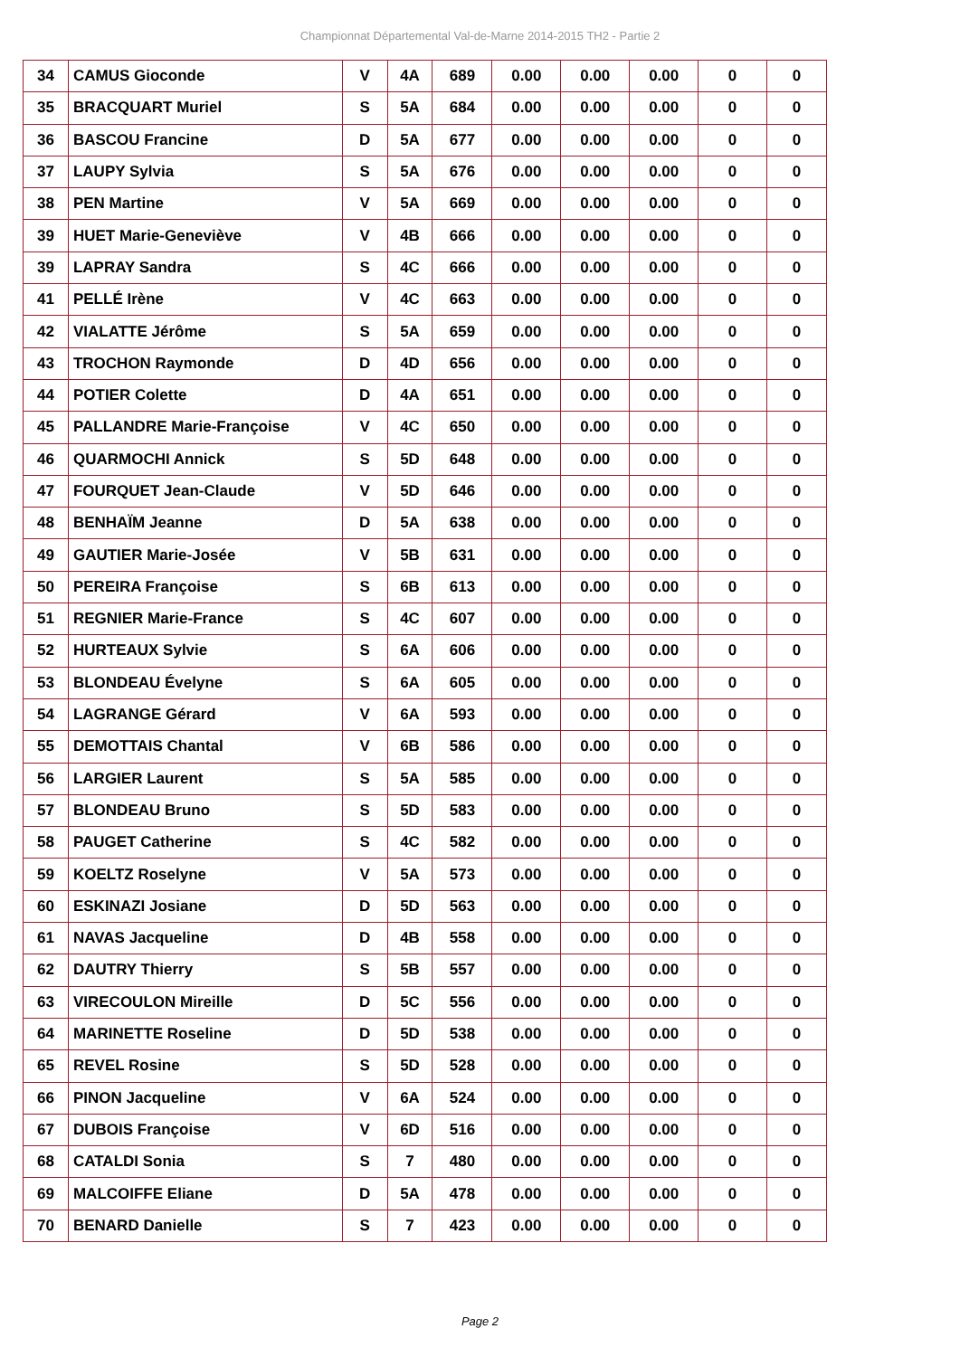Championnat Départemental Val-de-Marne 2014-2015 TH2 - Partie 2
| 34 | CAMUS Gioconde | V | 4A | 689 | 0.00 | 0.00 | 0.00 | 0 | 0 |
| 35 | BRACQUART Muriel | S | 5A | 684 | 0.00 | 0.00 | 0.00 | 0 | 0 |
| 36 | BASCOU Francine | D | 5A | 677 | 0.00 | 0.00 | 0.00 | 0 | 0 |
| 37 | LAUPY Sylvia | S | 5A | 676 | 0.00 | 0.00 | 0.00 | 0 | 0 |
| 38 | PEN Martine | V | 5A | 669 | 0.00 | 0.00 | 0.00 | 0 | 0 |
| 39 | HUET Marie-Geneviève | V | 4B | 666 | 0.00 | 0.00 | 0.00 | 0 | 0 |
| 39 | LAPRAY Sandra | S | 4C | 666 | 0.00 | 0.00 | 0.00 | 0 | 0 |
| 41 | PELLÉ Irène | V | 4C | 663 | 0.00 | 0.00 | 0.00 | 0 | 0 |
| 42 | VIALATTE Jérôme | S | 5A | 659 | 0.00 | 0.00 | 0.00 | 0 | 0 |
| 43 | TROCHON Raymonde | D | 4D | 656 | 0.00 | 0.00 | 0.00 | 0 | 0 |
| 44 | POTIER Colette | D | 4A | 651 | 0.00 | 0.00 | 0.00 | 0 | 0 |
| 45 | PALLANDRE Marie-Françoise | V | 4C | 650 | 0.00 | 0.00 | 0.00 | 0 | 0 |
| 46 | QUARMOCHI Annick | S | 5D | 648 | 0.00 | 0.00 | 0.00 | 0 | 0 |
| 47 | FOURQUET Jean-Claude | V | 5D | 646 | 0.00 | 0.00 | 0.00 | 0 | 0 |
| 48 | BENHAÏM Jeanne | D | 5A | 638 | 0.00 | 0.00 | 0.00 | 0 | 0 |
| 49 | GAUTIER Marie-Josée | V | 5B | 631 | 0.00 | 0.00 | 0.00 | 0 | 0 |
| 50 | PEREIRA Françoise | S | 6B | 613 | 0.00 | 0.00 | 0.00 | 0 | 0 |
| 51 | REGNIER Marie-France | S | 4C | 607 | 0.00 | 0.00 | 0.00 | 0 | 0 |
| 52 | HURTEAUX Sylvie | S | 6A | 606 | 0.00 | 0.00 | 0.00 | 0 | 0 |
| 53 | BLONDEAU Évelyne | S | 6A | 605 | 0.00 | 0.00 | 0.00 | 0 | 0 |
| 54 | LAGRANGE Gérard | V | 6A | 593 | 0.00 | 0.00 | 0.00 | 0 | 0 |
| 55 | DEMOTTAIS Chantal | V | 6B | 586 | 0.00 | 0.00 | 0.00 | 0 | 0 |
| 56 | LARGIER Laurent | S | 5A | 585 | 0.00 | 0.00 | 0.00 | 0 | 0 |
| 57 | BLONDEAU Bruno | S | 5D | 583 | 0.00 | 0.00 | 0.00 | 0 | 0 |
| 58 | PAUGET Catherine | S | 4C | 582 | 0.00 | 0.00 | 0.00 | 0 | 0 |
| 59 | KOELTZ Roselyne | V | 5A | 573 | 0.00 | 0.00 | 0.00 | 0 | 0 |
| 60 | ESKINAZI Josiane | D | 5D | 563 | 0.00 | 0.00 | 0.00 | 0 | 0 |
| 61 | NAVAS Jacqueline | D | 4B | 558 | 0.00 | 0.00 | 0.00 | 0 | 0 |
| 62 | DAUTRY Thierry | S | 5B | 557 | 0.00 | 0.00 | 0.00 | 0 | 0 |
| 63 | VIRECOULON Mireille | D | 5C | 556 | 0.00 | 0.00 | 0.00 | 0 | 0 |
| 64 | MARINETTE Roseline | D | 5D | 538 | 0.00 | 0.00 | 0.00 | 0 | 0 |
| 65 | REVEL Rosine | S | 5D | 528 | 0.00 | 0.00 | 0.00 | 0 | 0 |
| 66 | PINON Jacqueline | V | 6A | 524 | 0.00 | 0.00 | 0.00 | 0 | 0 |
| 67 | DUBOIS Françoise | V | 6D | 516 | 0.00 | 0.00 | 0.00 | 0 | 0 |
| 68 | CATALDI Sonia | S | 7 | 480 | 0.00 | 0.00 | 0.00 | 0 | 0 |
| 69 | MALCOIFFE Eliane | D | 5A | 478 | 0.00 | 0.00 | 0.00 | 0 | 0 |
| 70 | BENARD Danielle | S | 7 | 423 | 0.00 | 0.00 | 0.00 | 0 | 0 |
Page 2